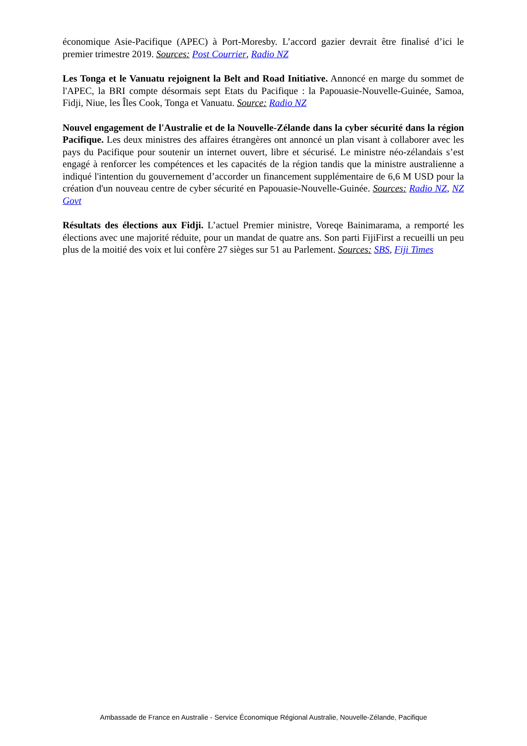économique Asie-Pacifique (APEC) à Port-Moresby. L’accord gazier devrait être finalisé d’ici le premier trimestre 2019. Sources: Post Courrier, Radio NZ
Les Tonga et le Vanuatu rejoignent la Belt and Road Initiative. Annoncé en marge du sommet de l'APEC, la BRI compte désormais sept Etats du Pacifique : la Papouasie-Nouvelle-Guinée, Samoa, Fidji, Niue, les Îles Cook, Tonga et Vanuatu. Source: Radio NZ
Nouvel engagement de l'Australie et de la Nouvelle-Zélande dans la cyber sécurité dans la région Pacifique. Les deux ministres des affaires étrangères ont annoncé un plan visant à collaborer avec les pays du Pacifique pour soutenir un internet ouvert, libre et sécurisé. Le ministre néo-zélandais s’est engagé à renforcer les compétences et les capacités de la région tandis que la ministre australienne a indiqué l'intention du gouvernement d’accorder un financement supplémentaire de 6,6 M USD pour la création d'un nouveau centre de cyber sécurité en Papouasie-Nouvelle-Guinée. Sources: Radio NZ, NZ Govt
Résultats des élections aux Fidji. L’actuel Premier ministre, Voreqe Bainimarama, a remporté les élections avec une majorité réduite, pour un mandat de quatre ans. Son parti FijiFirst a recueilli un peu plus de la moitié des voix et lui confère 27 sièges sur 51 au Parlement. Sources: SBS, Fiji Times
Ambassade de France en Australie - Service Économique Régional Australie, Nouvelle-Zélande, Pacifique